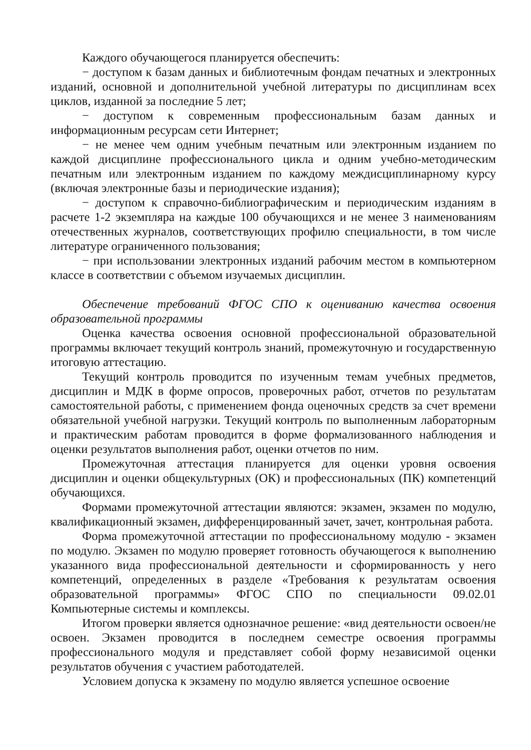Каждого обучающегося планируется обеспечить:
− доступом к базам данных и библиотечным фондам печатных и электронных изданий, основной и дополнительной учебной литературы по дисциплинам всех циклов, изданной за последние 5 лет;
− доступом к современным профессиональным базам данных и информационным ресурсам сети Интернет;
− не менее чем одним учебным печатным или электронным изданием по каждой дисциплине профессионального цикла и одним учебно-методическим печатным или электронным изданием по каждому междисциплинарному курсу (включая электронные базы и периодические издания);
− доступом к справочно-библиографическим и периодическим изданиям в расчете 1-2 экземпляра на каждые 100 обучающихся и не менее 3 наименованиям отечественных журналов, соответствующих профилю специальности, в том числе литературе ограниченного пользования;
− при использовании электронных изданий рабочим местом в компьютерном классе в соответствии с объемом изучаемых дисциплин.
Обеспечение требований ФГОС СПО к оцениванию качества освоения образовательной программы
Оценка качества освоения основной профессиональной образовательной программы включает текущий контроль знаний, промежуточную и государственную итоговую аттестацию.
Текущий контроль проводится по изученным темам учебных предметов, дисциплин и МДК в форме опросов, проверочных работ, отчетов по результатам самостоятельной работы, с применением фонда оценочных средств за счет времени обязательной учебной нагрузки. Текущий контроль по выполненным лабораторным и практическим работам проводится в форме формализованного наблюдения и оценки результатов выполнения работ, оценки отчетов по ним.
Промежуточная аттестация планируется для оценки уровня освоения дисциплин и оценки общекультурных (ОК) и профессиональных (ПК) компетенций обучающихся.
Формами промежуточной аттестации являются: экзамен, экзамен по модулю, квалификационный экзамен, дифференцированный зачет, зачет, контрольная работа.
Форма промежуточной аттестации по профессиональному модулю - экзамен по модулю. Экзамен по модулю проверяет готовность обучающегося к выполнению указанного вида профессиональной деятельности и сформированность у него компетенций, определенных в разделе «Требования к результатам освоения образовательной программы» ФГОС СПО по специальности 09.02.01 Компьютерные системы и комплексы.
Итогом проверки является однозначное решение: «вид деятельности освоен/не освоен. Экзамен проводится в последнем семестре освоения программы профессионального модуля и представляет собой форму независимой оценки результатов обучения с участием работодателей.
Условием допуска к экзамену по модулю является успешное освоение